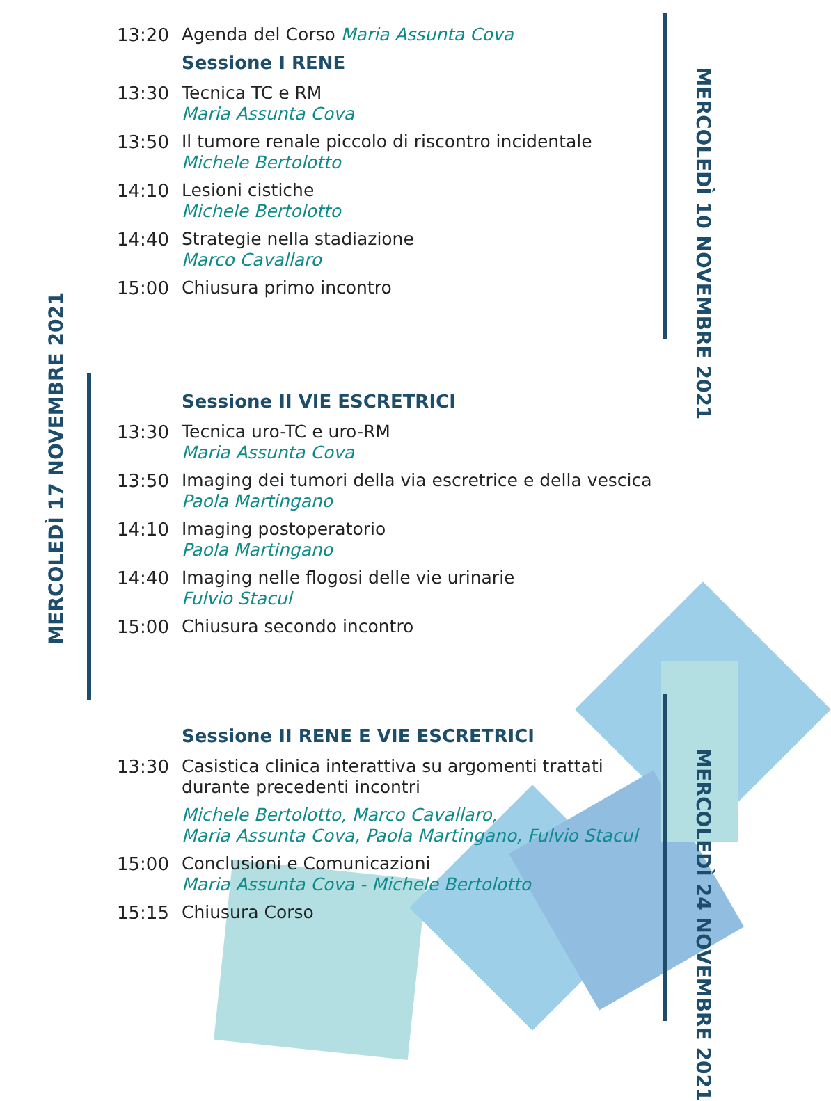MERCOLEDÌ 10 NOVEMBRE 2021
MERCOLEDÌ 17 NOVEMBRE 2021
MERCOLEDÌ 24 NOVEMBRE 2021
13:20
Agenda del Corso Maria Assunta Cova
Sessione I RENE
13:30
Tecnica TC e RM
Maria Assunta Cova
13:50
Il tumore renale piccolo di riscontro incidentale
Michele Bertolotto
14:10
Lesioni cistiche
Michele Bertolotto
14:40
Strategie nella stadiazione
Marco Cavallaro
15:00
Chiusura primo incontro
Sessione II VIE ESCRETRICI
13:30
Tecnica uro-TC e uro-RM
Maria Assunta Cova
13:50
Imaging dei tumori della via escretrice e della vescica
Paola Martingano
14:10
Imaging postoperatorio
Paola Martingano
14:40
Imaging nelle flogosi delle vie urinarie
Fulvio Stacul
15:00
Chiusura secondo incontro
Sessione II RENE E VIE ESCRETRICI
13:30
Casistica clinica interattiva su argomenti trattati
durante precedenti incontri
Michele Bertolotto, Marco Cavallaro,
Maria Assunta Cova, Paola Martingano, Fulvio Stacul
15:00
Conclusioni e Comunicazioni
Maria Assunta Cova - Michele Bertolotto
15:15
Chiusura Corso